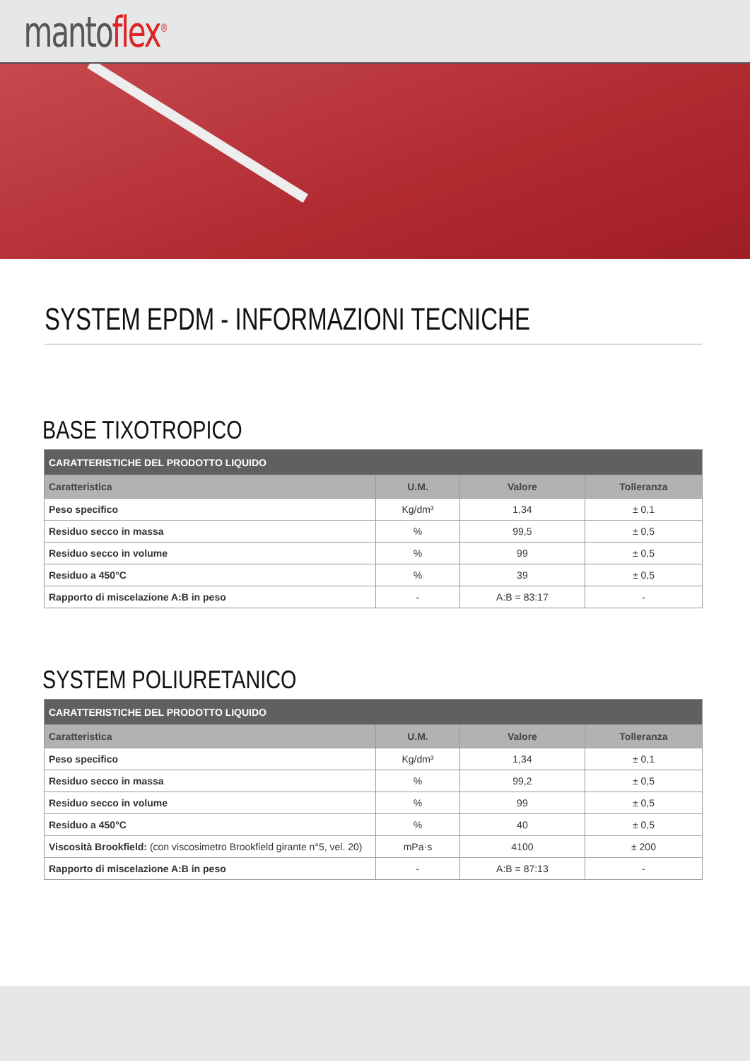mantoflex<sup>®</sup>
SYSTEM EPDM - INFORMAZIONI TECNICHE
BASE TIXOTROPICO
| CARATTERISTICHE DEL PRODOTTO LIQUIDO | | | |
| --- | --- | --- | --- |
| Caratteristica | U.M. | Valore | Tolleranza |
| Peso specifico | Kg/dm³ | 1,34 | ± 0,1 |
| Residuo secco in massa | % | 99,5 | ± 0,5 |
| Residuo secco in volume | % | 99 | ± 0,5 |
| Residuo a 450°C | % | 39 | ± 0,5 |
| Rapporto di miscelazione A:B in peso | - | A:B = 83:17 | - |
SYSTEM POLIURETANICO
| CARATTERISTICHE DEL PRODOTTO LIQUIDO | | | |
| --- | --- | --- | --- |
| Caratteristica | U.M. | Valore | Tolleranza |
| Peso specifico | Kg/dm³ | 1,34 | ± 0,1 |
| Residuo secco in massa | % | 99,2 | ± 0,5 |
| Residuo secco in volume | % | 99 | ± 0,5 |
| Residuo a 450°C | % | 40 | ± 0,5 |
| Viscosità Brookfield: (con viscosimetro Brookfield girante n°5, vel. 20) | mPa·s | 4100 | ± 200 |
| Rapporto di miscelazione A:B in peso | - | A:B = 87:13 | - |